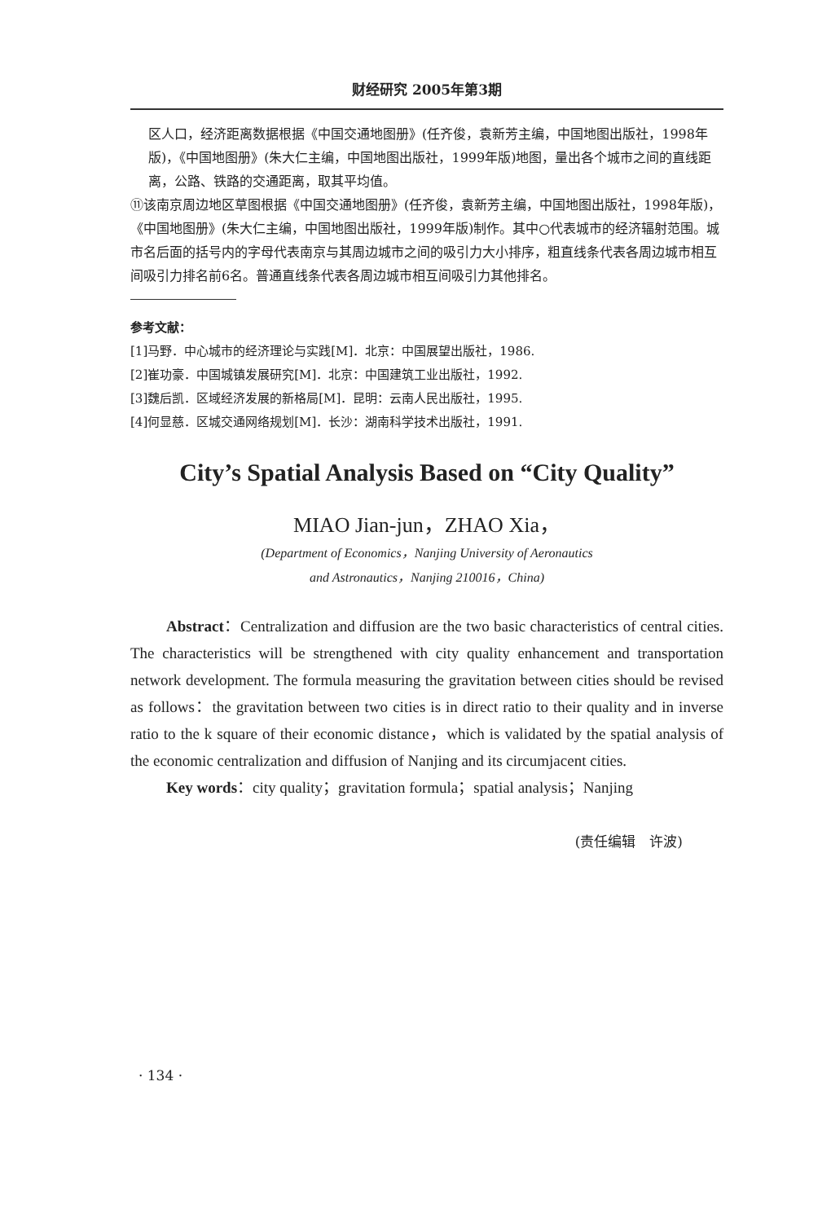财经研究 2005年第3期
区人口，经济距离数据根据《中国交通地图册》(任齐俊，袁新芳主编，中国地图出版社，1998年版)，《中国地图册》(朱大仁主编，中国地图出版社，1999年版)地图，量出各个城市之间的直线距离，公路、铁路的交通距离，取其平均值。
⑪该南京周边地区草图根据《中国交通地图册》(任齐俊，袁新芳主编，中国地图出版社，1998年版)，《中国地图册》(朱大仁主编，中国地图出版社，1999年版)制作。其中○代表城市的经济辐射范围。城市名后面的括号内的字母代表南京与其周边城市之间的吸引力大小排序，粗直线条代表各周边城市相互间吸引力排名前6名。普通直线条代表各周边城市相互间吸引力其他排名。
参考文献：
[1]马野．中心城市的经济理论与实践[M]．北京：中国展望出版社，1986.
[2]崔功豪．中国城镇发展研究[M]．北京：中国建筑工业出版社，1992.
[3]魏后凯．区域经济发展的新格局[M]．昆明：云南人民出版社，1995.
[4]何显慈．区城交通网络规划[M]．长沙：湖南科学技术出版社，1991.
City’s Spatial Analysis Based on “City Quality”
MIAO Jian-jun，ZHAO Xia，
(Department of Economics，Nanjing University of Aeronautics
and Astronautics，Nanjing 210016，China)
Abstract：Centralization and diffusion are the two basic characteristics of central cities. The characteristics will be strengthened with city quality enhancement and transportation network development. The formula measuring the gravitation between cities should be revised as follows：the gravitation between two cities is in direct ratio to their quality and in inverse ratio to the k square of their economic distance，which is validated by the spatial analysis of the economic centralization and diffusion of Nanjing and its circumjacent cities.
Key words：city quality；gravitation formula；spatial analysis；Nanjing
(责任编辑　许波)
· 134 ·